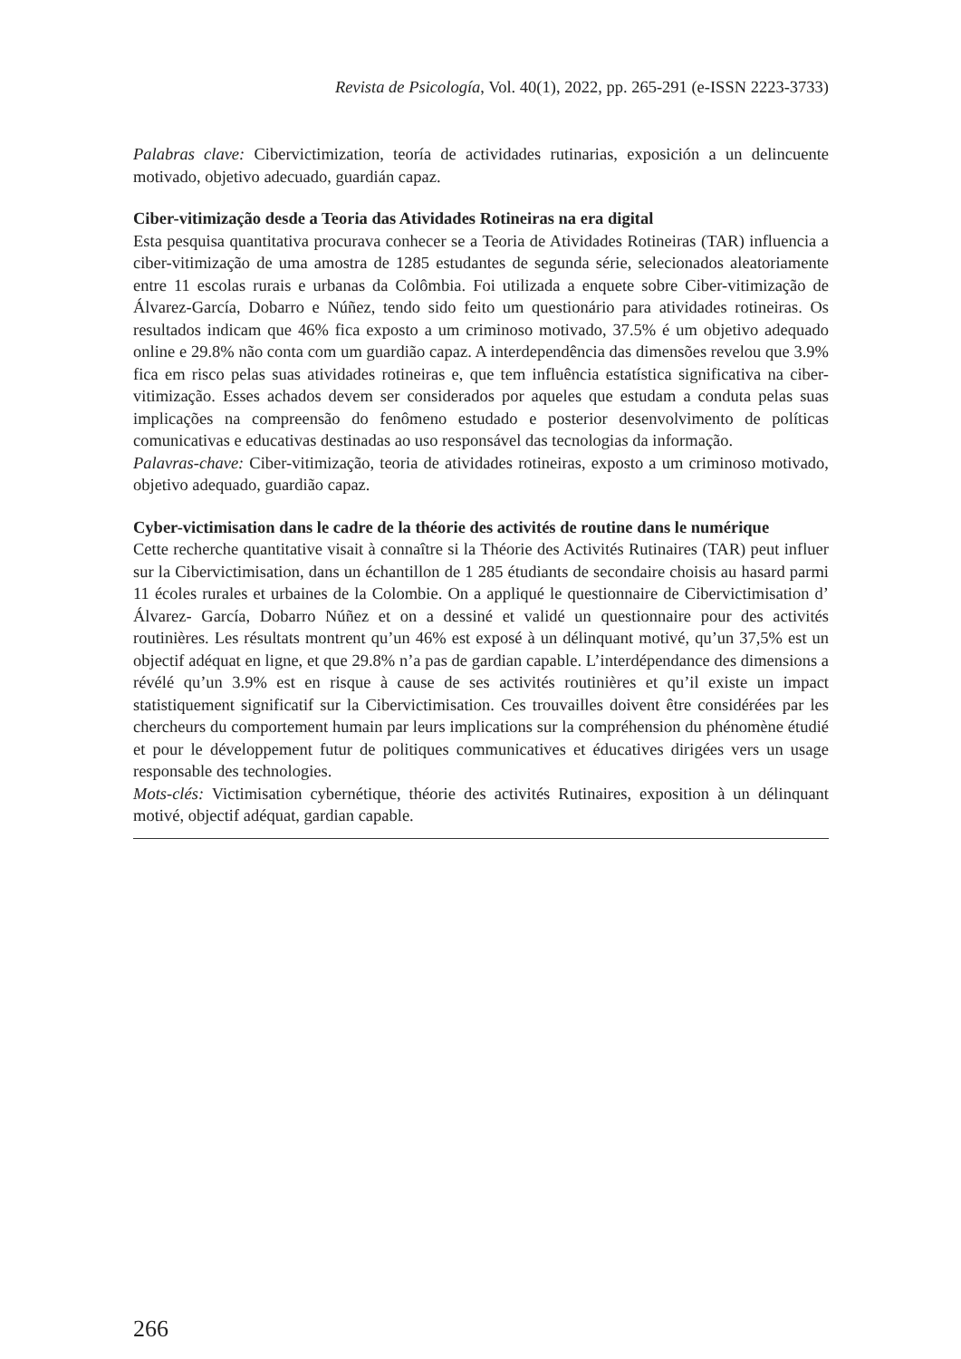Revista de Psicología, Vol. 40(1), 2022, pp. 265-291 (e-ISSN 2223-3733)
Palabras clave: Cibervictimization, teoría de actividades rutinarias, exposición a un delincuente motivado, objetivo adecuado, guardián capaz.
Ciber-vitimização desde a Teoria das Atividades Rotineiras na era digital
Esta pesquisa quantitativa procurava conhecer se a Teoria de Atividades Rotineiras (TAR) influencia a ciber-vitimização de uma amostra de 1285 estudantes de segunda série, selecionados aleatoriamente entre 11 escolas rurais e urbanas da Colômbia. Foi utilizada a enquete sobre Ciber-vitimização de Álvarez-García, Dobarro e Núñez, tendo sido feito um questionário para atividades rotineiras. Os resultados indicam que 46% fica exposto a um criminoso motivado, 37.5% é um objetivo adequado online e 29.8% não conta com um guardião capaz. A interdependência das dimensões revelou que 3.9% fica em risco pelas suas atividades rotineiras e, que tem influência estatística significativa na ciber-vitimização. Esses achados devem ser considerados por aqueles que estudam a conduta pelas suas implicações na compreensão do fenômeno estudado e posterior desenvolvimento de políticas comunicativas e educativas destinadas ao uso responsável das tecnologias da informação.
Palavras-chave: Ciber-vitimização, teoria de atividades rotineiras, exposto a um criminoso motivado, objetivo adequado, guardião capaz.
Cyber-victimisation dans le cadre de la théorie des activités de routine dans le numérique
Cette recherche quantitative visait à connaître si la Théorie des Activités Rutinaires (TAR) peut influer sur la Cibervictimisation, dans un échantillon de 1 285 étudiants de secondaire choisis au hasard parmi 11 écoles rurales et urbaines de la Colombie. On a appliqué le questionnaire de Cibervictimisation d’ Álvarez- García, Dobarro Núñez et on a dessiné et validé un questionnaire pour des activités routinières. Les résultats montrent qu’un 46% est exposé à un délinquant motivé, qu’un 37,5% est un objectif adéquat en ligne, et que 29.8% n’a pas de gardian capable. L’interdépendance des dimensions a révélé qu’un 3.9% est en risque à cause de ses activités routinières et qu’il existe un impact statistiquement significatif sur la Cibervictimisation. Ces trouvailles doivent être considérées par les chercheurs du comportement humain par leurs implications sur la compréhension du phénomène étudié et pour le développement futur de politiques communicatives et éducatives dirigées vers un usage responsable des technologies.
Mots-clés: Victimisation cybernétique, théorie des activités Rutinaires, exposition à un délinquant motivé, objectif adéquat, gardian capable.
266